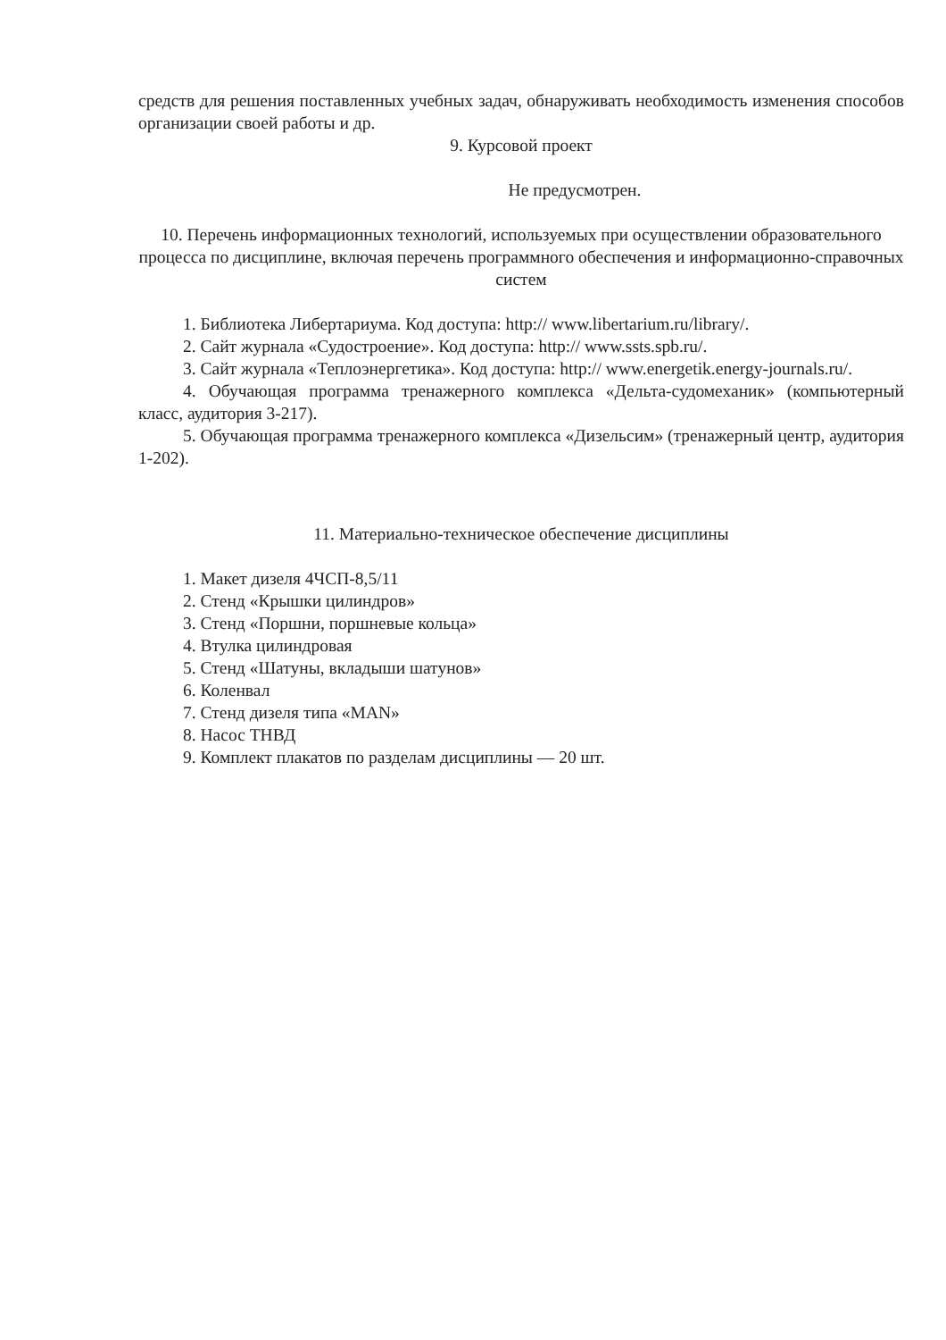средств для решения поставленных учебных задач, обнаруживать необходимость изменения способов организации своей работы и др.
9. Курсовой проект
Не предусмотрен.
10. Перечень информационных технологий, используемых при осуществлении образовательного процесса по дисциплине, включая перечень программного обеспечения и информационно-справочных систем
1. Библиотека Либертариума. Код доступа: http:// www.libertarium.ru/library/.
2. Сайт журнала «Судостроение». Код доступа: http:// www.ssts.spb.ru/.
3. Сайт журнала «Теплоэнергетика». Код доступа: http:// www.energetik.energy-journals.ru/.
4. Обучающая программа тренажерного комплекса «Дельта-судомеханик» (компьютерный класс, аудитория 3-217).
5. Обучающая программа тренажерного комплекса «Дизельсим» (тренажерный центр, аудитория 1-202).
11. Материально-техническое обеспечение дисциплины
1. Макет дизеля 4ЧСП-8,5/11
2. Стенд «Крышки цилиндров»
3. Стенд «Поршни, поршневые кольца»
4. Втулка цилиндровая
5. Стенд «Шатуны, вкладыши шатунов»
6. Коленвал
7. Стенд дизеля типа «MAN»
8. Насос ТНВД
9. Комплект плакатов по разделам дисциплины — 20 шт.